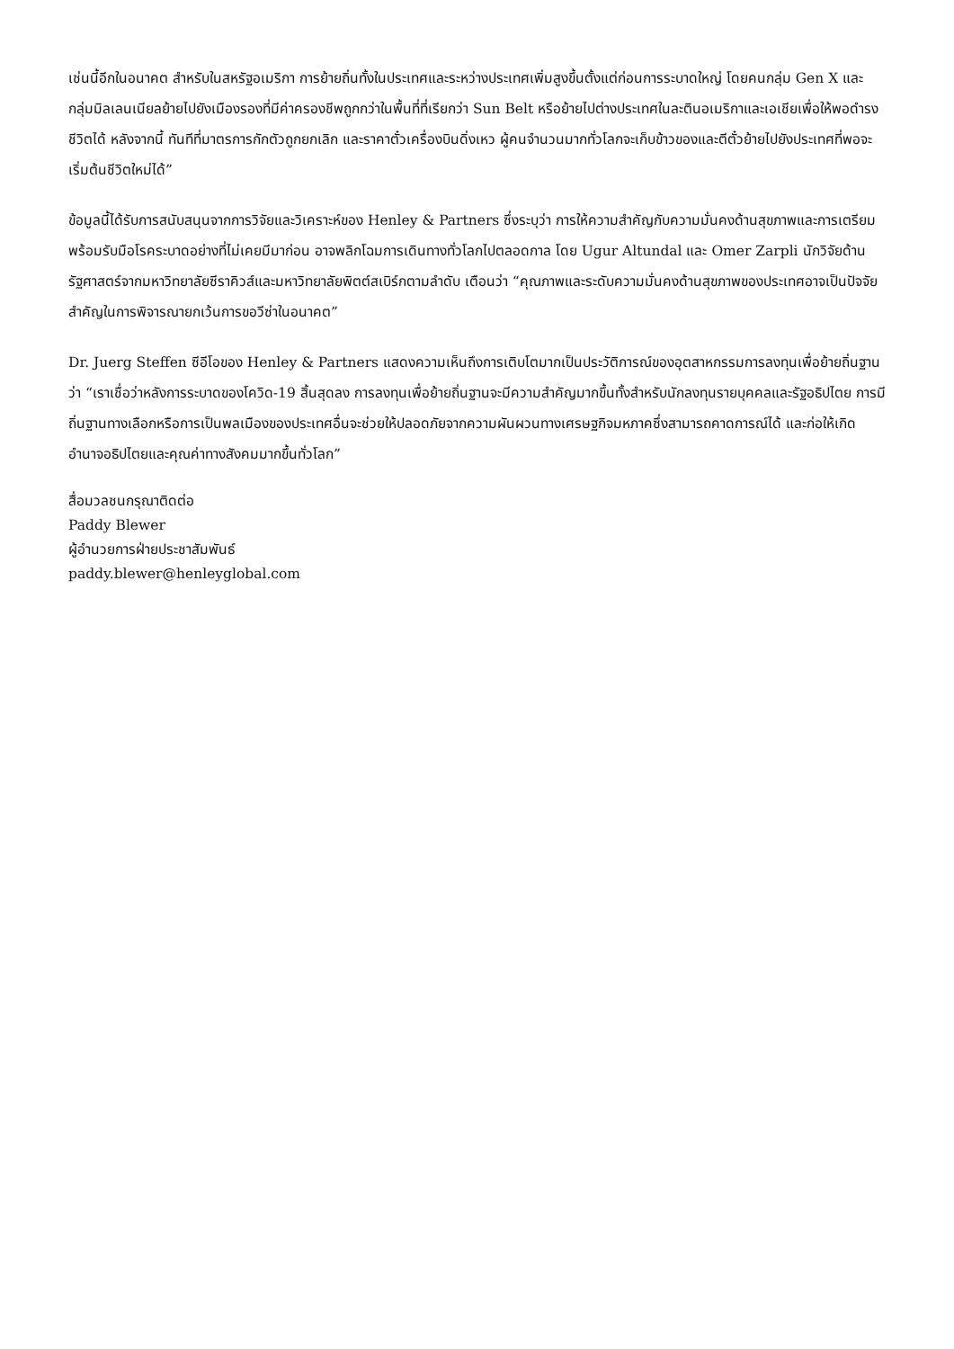เช่นนี้อีกในอนาคต สำหรับในสหรัฐอเมริกา การย้ายถิ่นทั้งในประเทศและระหว่างประเทศเพิ่มสูงขึ้นตั้งแต่ก่อนการระบาดใหญ่ โดยคนกลุ่ม Gen X และกลุ่มมิลเลนเนียลย้ายไปยังเมืองรองที่มีค่าครองชีพถูกกว่าในพื้นที่ที่เรียกว่า Sun Belt หรือย้ายไปต่างประเทศในละตินอเมริกาและเอเชียเพื่อให้พอดำรงชีวิตได้ หลังจากนี้ ทันทีที่มาตรการกักตัวถูกยกเลิก และราคาตั๋วเครื่องบินดิ่งเหว ผู้คนจำนวนมากทั่วโลกจะเก็บข้าวของและตีตั๋วย้ายไปยังประเทศที่พอจะเริ่มต้นชีวิตใหม่ได้”
ข้อมูลนี้ได้รับการสนับสนุนจากการวิจัยและวิเคราะห์ของ Henley & Partners ซึ่งระบุว่า การให้ความสำคัญกับความมั่นคงด้านสุขภาพและการเตรียมพร้อมรับมือโรคระบาดอย่างที่ไม่เคยมีมาก่อน อาจพลิกโฉมการเดินทางทั่วโลกไปตลอดกาล โดย Ugur Altundal และ Omer Zarpli นักวิจัยด้านรัฐศาสตร์จากมหาวิทยาลัยซีราคิวส์และมหาวิทยาลัยพิตต์สเบิร์กตามลำดับ เตือนว่า “คุณภาพและระดับความมั่นคงด้านสุขภาพของประเทศอาจเป็นปัจจัยสำคัญในการพิจารณายกเว้นการขอวีซ่าในอนาคต”
Dr. Juerg Steffen ซีอีโอของ Henley & Partners แสดงความเห็นถึงการเติบโตมากเป็นประวัติการณ์ของอุตสาหกรรมการลงทุนเพื่อย้ายถิ่นฐานว่า “เราเชื่อว่าหลังการระบาดของโควิด-19 สิ้นสุดลง การลงทุนเพื่อย้ายถิ่นฐานจะมีความสำคัญมากขึ้นทั้งสำหรับนักลงทุนรายบุคคลและรัฐอธิปไตย การมีถิ่นฐานทางเลือกหรือการเป็นพลเมืองของประเทศอื่นจะช่วยให้ปลอดภัยจากความผันผวนทางเศรษฐกิจมหภาคซึ่งสามารถคาดการณ์ได้ และก่อให้เกิดอำนาจอธิปไตยและคุณค่าทางสังคมมากขึ้นทั่วโลก”
สื่อมวลชนกรุณาติดต่อ
Paddy Blewer
ผู้อำนวยการฝ่ายประชาสัมพันธ์
paddy.blewer@henleyglobal.com